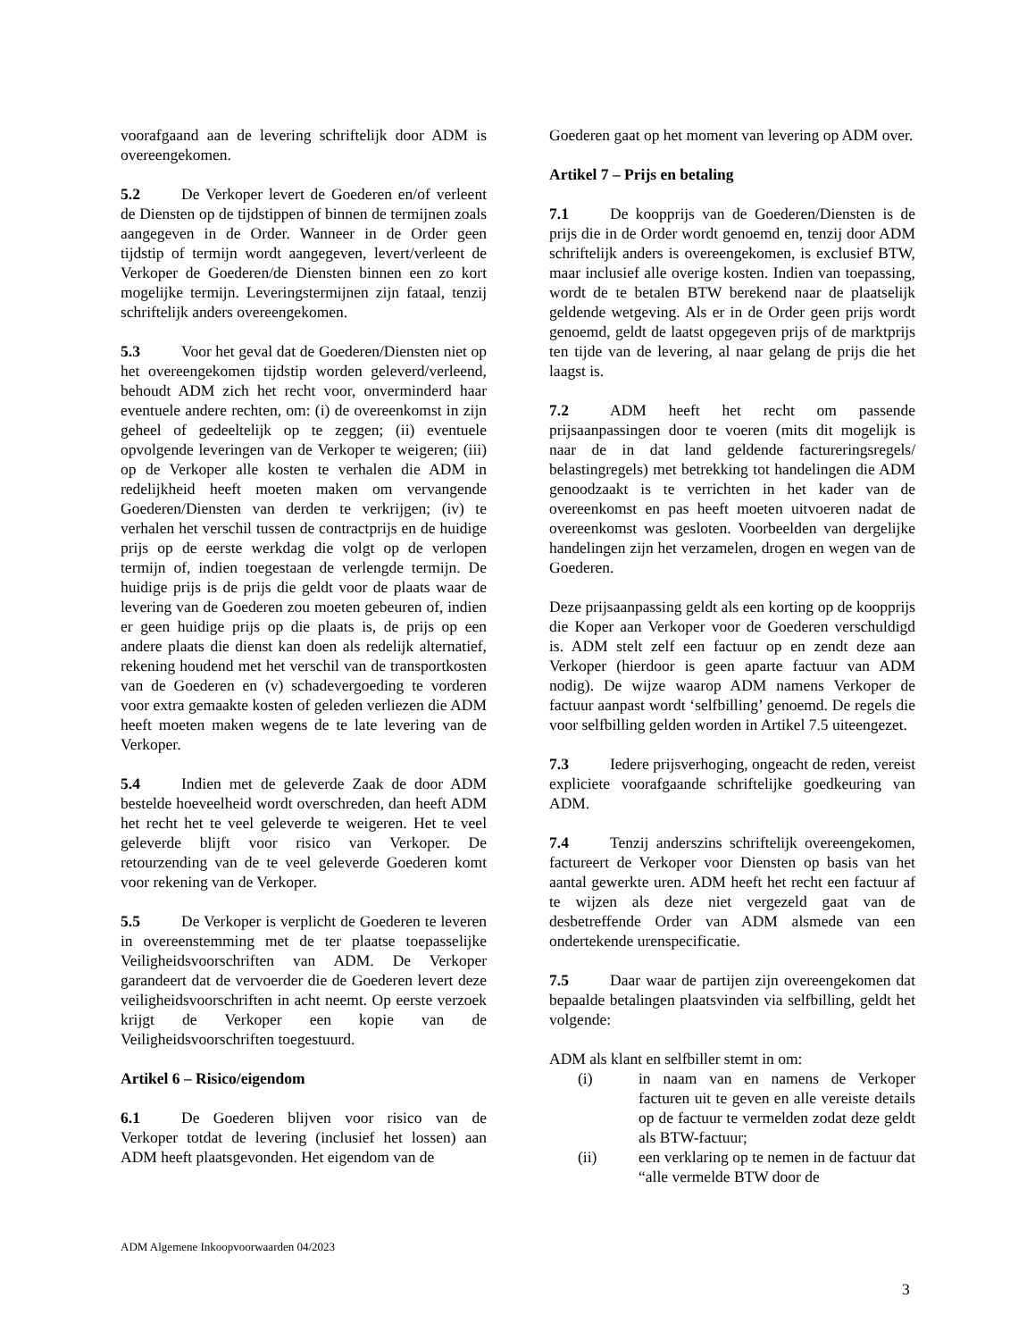voorafgaand aan de levering schriftelijk door ADM is overeengekomen.
5.2 De Verkoper levert de Goederen en/of verleent de Diensten op de tijdstippen of binnen de termijnen zoals aangegeven in de Order. Wanneer in de Order geen tijdstip of termijn wordt aangegeven, levert/verleent de Verkoper de Goederen/de Diensten binnen een zo kort mogelijke termijn. Leveringstermijnen zijn fataal, tenzij schriftelijk anders overeengekomen.
5.3 Voor het geval dat de Goederen/Diensten niet op het overeengekomen tijdstip worden geleverd/verleend, behoudt ADM zich het recht voor, onverminderd haar eventuele andere rechten, om: (i) de overeenkomst in zijn geheel of gedeeltelijk op te zeggen; (ii) eventuele opvolgende leveringen van de Verkoper te weigeren; (iii) op de Verkoper alle kosten te verhalen die ADM in redelijkheid heeft moeten maken om vervangende Goederen/Diensten van derden te verkrijgen; (iv) te verhalen het verschil tussen de contractprijs en de huidige prijs op de eerste werkdag die volgt op de verlopen termijn of, indien toegestaan de verlengde termijn. De huidige prijs is de prijs die geldt voor de plaats waar de levering van de Goederen zou moeten gebeuren of, indien er geen huidige prijs op die plaats is, de prijs op een andere plaats die dienst kan doen als redelijk alternatief, rekening houdend met het verschil van de transportkosten van de Goederen en (v) schadevergoeding te vorderen voor extra gemaakte kosten of geleden verliezen die ADM heeft moeten maken wegens de te late levering van de Verkoper.
5.4 Indien met de geleverde Zaak de door ADM bestelde hoeveelheid wordt overschreden, dan heeft ADM het recht het te veel geleverde te weigeren. Het te veel geleverde blijft voor risico van Verkoper. De retourzending van de te veel geleverde Goederen komt voor rekening van de Verkoper.
5.5 De Verkoper is verplicht de Goederen te leveren in overeenstemming met de ter plaatse toepasselijke Veiligheidsvoorschriften van ADM. De Verkoper garandeert dat de vervoerder die de Goederen levert deze veiligheidsvoorschriften in acht neemt. Op eerste verzoek krijgt de Verkoper een kopie van de Veiligheidsvoorschriften toegestuurd.
Artikel 6 – Risico/eigendom
6.1 De Goederen blijven voor risico van de Verkoper totdat de levering (inclusief het lossen) aan ADM heeft plaatsgevonden. Het eigendom van de
Goederen gaat op het moment van levering op ADM over.
Artikel 7 – Prijs en betaling
7.1 De koopprijs van de Goederen/Diensten is de prijs die in de Order wordt genoemd en, tenzij door ADM schriftelijk anders is overeengekomen, is exclusief BTW, maar inclusief alle overige kosten. Indien van toepassing, wordt de te betalen BTW berekend naar de plaatselijk geldende wetgeving. Als er in de Order geen prijs wordt genoemd, geldt de laatst opgegeven prijs of de marktprijs ten tijde van de levering, al naar gelang de prijs die het laagst is.
7.2 ADM heeft het recht om passende prijsaanpassingen door te voeren (mits dit mogelijk is naar de in dat land geldende factureringsregels/ belastingregels) met betrekking tot handelingen die ADM genoodzaakt is te verrichten in het kader van de overeenkomst en pas heeft moeten uitvoeren nadat de overeenkomst was gesloten. Voorbeelden van dergelijke handelingen zijn het verzamelen, drogen en wegen van de Goederen.
Deze prijsaanpassing geldt als een korting op de koopprijs die Koper aan Verkoper voor de Goederen verschuldigd is. ADM stelt zelf een factuur op en zendt deze aan Verkoper (hierdoor is geen aparte factuur van ADM nodig). De wijze waarop ADM namens Verkoper de factuur aanpast wordt ‘selfbilling’ genoemd. De regels die voor selfbilling gelden worden in Artikel 7.5 uiteengezet.
7.3 Iedere prijsverhoging, ongeacht de reden, vereist expliciete voorafgaande schriftelijke goedkeuring van ADM.
7.4 Tenzij anderszins schriftelijk overeengekomen, factureert de Verkoper voor Diensten op basis van het aantal gewerkte uren. ADM heeft het recht een factuur af te wijzen als deze niet vergezeld gaat van de desbetreffende Order van ADM alsmede van een ondertekende urenspecificatie.
7.5 Daar waar de partijen zijn overeengekomen dat bepaalde betalingen plaatsvinden via selfbilling, geldt het volgende:
ADM als klant en selfbiller stemt in om:
(i) in naam van en namens de Verkoper facturen uit te geven en alle vereiste details op de factuur te vermelden zodat deze geldt als BTW-factuur;
(ii) een verklaring op te nemen in de factuur dat “alle vermelde BTW door de
ADM Algemene Inkoopvoorwaarden 04/2023
3